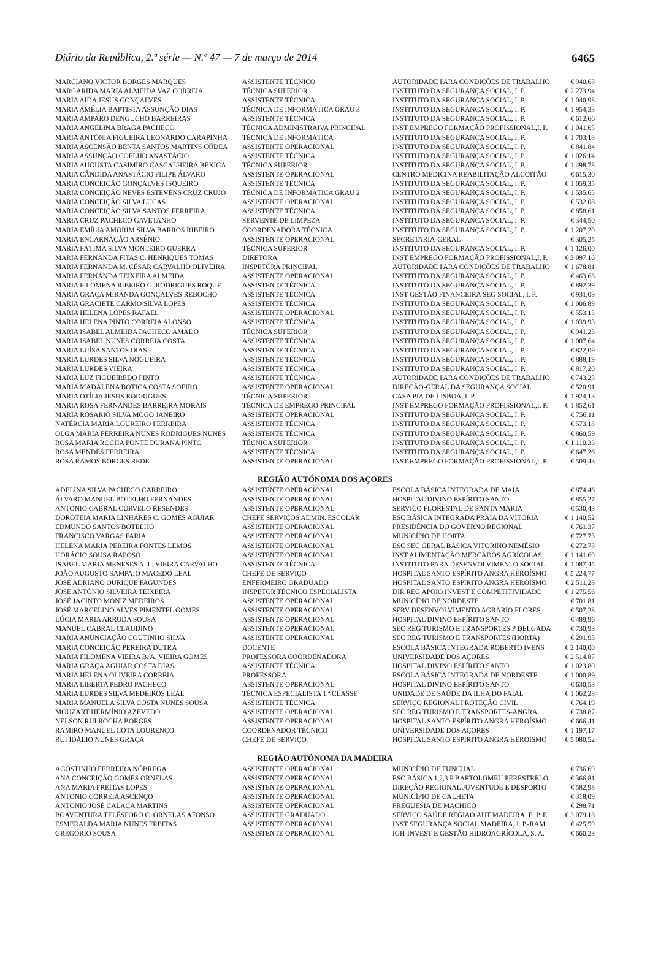Diário da República, 2.ª série — N.º 47 — 7 de março de 2014 6465
| MARCIANO VICTOR BORGES MARQUES | ASSISTENTE TÉCNICO | AUTORIDADE PARA CONDIÇÕES DE TRABALHO | € 940,68 |
| MARGARIDA MARIA ALMEIDA VAZ CORREIA | TÉCNICA SUPERIOR | INSTITUTO DA SEGURANÇA SOCIAL, I. P. | € 2 273,94 |
| MARIA AIDA JESUS GONÇALVES | ASSISTENTE TÉCNICA | INSTITUTO DA SEGURANÇA SOCIAL, I. P. | € 1 040,98 |
| MARIA AMÉLIA BAPTISTA ASSUNÇÃO DIAS | TÉCNICA DE INFORMÁTICA GRAU 3 | INSTITUTO DA SEGURANÇA SOCIAL, I. P. | € 1 954,33 |
| MARIA AMPARO DENGUCHO BARREIRAS | ASSISTENTE TÉCNICA | INSTITUTO DA SEGURANÇA SOCIAL, I. P. | € 612,66 |
| MARIA ANGELINA BRAGA PACHECO | TÉCNICA ADMINISTRAIVA PRINCIPAL | INST EMPREGO FORMAÇÃO PROFISSIONAL,I. P. | € 1 041,65 |
| MARIA ANTÓNIA FIGUEIRA LEONARDO CARAPINHA | TÉCNICA DE INFORMÁTICA | INSTITUTO DA SEGURANÇA SOCIAL, I. P. | € 1 703,18 |
| MARIA ASCENSÃO BENTA SANTOS MARTINS CÔDEA | ASSISTENTE OPERACIONAL | INSTITUTO DA SEGURANÇA SOCIAL, I. P. | € 841,84 |
| MARIA ASSUNÇÃO COELHO ANASTÁCIO | ASSISTENTE TÉCNICA | INSTITUTO DA SEGURANÇA SOCIAL, I. P. | € 1 026,14 |
| MARIA AUGUSTA CASIMIRO CASCALHEIRA BEXIGA | TÉCNICA SUPERIOR | INSTITUTO DA SEGURANÇA SOCIAL, I. P. | € 1 498,78 |
| MARIA CÂNDIDA ANASTÁCIO FILIPE ÁLVARO | ASSISTENTE OPERACIONAL | CENTRO MEDICINA REABILITAÇÃO ALCOITÃO | € 615,30 |
| MARIA CONCEIÇÃO GONÇALVES ISQUEIRO | ASSISTENTE TÉCNICA | INSTITUTO DA SEGURANÇA SOCIAL, I. P. | € 1 059,35 |
| MARIA CONCEIÇÃO NEVES ESTEVENS CRUZ CRUJO | TÉCNICA DE INFORMÁTICA GRAU 2 | INSTITUTO DA SEGURANÇA SOCIAL, I. P. | € 1 535,65 |
| MARIA CONCEIÇÃO SILVA LUCAS | ASSISTENTE OPERACIONAL | INSTITUTO DA SEGURANÇA SOCIAL, I. P. | € 532,08 |
| MARIA CONCEIÇÃO SILVA SANTOS FERREIRA | ASSISTENTE TÉCNICA | INSTITUTO DA SEGURANÇA SOCIAL, I. P. | € 858,61 |
| MARIA CRUZ PACHECO GAVETANHO | SERVENTE DE LIMPEZA | INSTITUTO DA SEGURANÇA SOCIAL, I. P. | € 344,50 |
| MARIA EMÍLIA AMORIM SILVA BARROS RIBEIRO | COORDENADORA TÉCNICA | INSTITUTO DA SEGURANÇA SOCIAL, I. P. | € 1 207,20 |
| MARIA ENCARNAÇÃO ARSÉNIO | ASSISTENTE OPERACIONAL | SECRETARIA-GERAL | € 305,25 |
| MARIA FÁTIMA SILVA MONTEIRO GUERRA | TÉCNICA SUPERIOR | INSTITUTO DA SEGURANÇA SOCIAL, I. P. | € 1 126,00 |
| MARIA FERNANDA FITAS C. HENRIQUES TOMÁS | DIRETORA | INST EMPREGO FORMAÇÃO PROFISSIONAL,I. P. | € 3 097,16 |
| MARIA FERNANDA M. CÉSAR CARVALHO OLIVEIRA | INSPETORA PRINCIPAL | AUTORIDADE PARA CONDIÇÕES DE TRABALHO | € 1 678,81 |
| MARIA FERNANDA TEIXEIRA ALMEIDA | ASSISTENTE OPERACIONAL | INSTITUTO DA SEGURANÇA SOCIAL, I. P. | € 463,68 |
| MARIA FILOMENA RIBEIRO G. RODRIGUES ROQUE | ASSISTENTE TÉCNICA | INSTITUTO DA SEGURANÇA SOCIAL, I. P. | € 892,39 |
| MARIA GRAÇA MIRANDA GONÇALVES REBOCHO | ASSISTENTE TÉCNICA | INST GESTÃO FINANCEIRA SEG SOCIAL, I. P. | € 931,08 |
| MARIA GRACIETE CARMO SILVA LOPES | ASSISTENTE TÉCNICA | INSTITUTO DA SEGURANÇA SOCIAL, I. P. | € 1 006,89 |
| MARIA HELENA LOPES RAFAEL | ASSISTENTE OPERACIONAL | INSTITUTO DA SEGURANÇA SOCIAL, I. P. | € 553,15 |
| MARIA HELENA PINTO CORREIA ALONSO | ASSISTENTE TÉCNICA | INSTITUTO DA SEGURANÇA SOCIAL, I. P. | € 1 039,93 |
| MARIA ISABEL ALMEIDA PACHECO AMADO | TÉCNICA SUPERIOR | INSTITUTO DA SEGURANÇA SOCIAL, I. P. | € 941,23 |
| MARIA ISABEL NUNES CORREIA COSTA | ASSISTENTE TÉCNICA | INSTITUTO DA SEGURANÇA SOCIAL, I. P. | € 1 007,64 |
| MARIA LUÍSA SANTOS DIAS | ASSISTENTE TÉCNICA | INSTITUTO DA SEGURANÇA SOCIAL, I. P. | € 822,09 |
| MARIA LURDES SILVA NOGUEIRA | ASSISTENTE TÉCNICA | INSTITUTO DA SEGURANÇA SOCIAL, I. P. | € 888,19 |
| MARIA LURDES VIEIRA | ASSISTENTE TÉCNICA | INSTITUTO DA SEGURANÇA SOCIAL, I. P. | € 817,20 |
| MARIA LUZ FIGUEIREDO PINTO | ASSISTENTE TÉCNICA | AUTORIDADE PARA CONDIÇÕES DE TRABALHO | € 743,23 |
| MARIA MADALENA BOTICA COSTA SOEIRO | ASSISTENTE OPERACIONAL | DIREÇÃO-GERAL DA SEGURANÇA SOCIAL | € 520,91 |
| MARIA OTÍLIA JESUS RODRIGUES | TÉCNICA SUPERIOR | CASA PIA DE LISBOA, I. P. | € 1 924,13 |
| MARIA ROSA FERNANDES BARREIRA MORAIS | TÉCNICA DE EMPREGO PRINCIPAL | INST EMPREGO FORMAÇÃO PROFISSIONAL,I. P. | € 1 852,61 |
| MARIA ROSÁRIO SILVA MOGO JANEIRO | ASSISTENTE OPERACIONAL | INSTITUTO DA SEGURANÇA SOCIAL, I. P. | € 756,11 |
| NATÉRCIA MARIA LOUREIRO FERREIRA | ASSISTENTE TÉCNICA | INSTITUTO DA SEGURANÇA SOCIAL, I. P. | € 573,18 |
| OLGA MARIA FERREIRA NUNES RODRIGUES NUNES | ASSISTENTE TÉCNICA | INSTITUTO DA SEGURANÇA SOCIAL, I. P. | € 860,59 |
| ROSA MARIA ROCHA PONTE DURANA PINTO | TÉCNICA SUPERIOR | INSTITUTO DA SEGURANÇA SOCIAL, I. P. | € 1 110,33 |
| ROSA MENDES FERREIRA | ASSISTENTE TÉCNICA | INSTITUTO DA SEGURANÇA SOCIAL, I. P. | € 647,26 |
| ROSA RAMOS BORGES REDE | ASSISTENTE OPERACIONAL | INST EMPREGO FORMAÇÃO PROFISSIONAL,I. P. | € 509,43 |
REGIÃO AUTÓNOMA DOS AÇORES
| ADELINA SILVA PACHECO CARREIRO | ASSISTENTE OPERACIONAL | ESCOLA BÁSICA INTEGRADA DE MAIA | € 874,46 |
| ÁLVARO MANUEL BOTELHO FERNANDES | ASSISTENTE OPERACIONAL | HOSPITAL DIVINO ESPÍRITO SANTO | € 855,27 |
| ANTÓNIO CABRAL CURVELO RESENDES | ASSISTENTE OPERACIONAL | SERVIÇO FLORESTAL DE SANTA MARIA | € 530,43 |
| DOROTEIA MARIA LINHARES C. GOMES AGUIAR | CHEFE SERVIÇOS ADMIN. ESCOLAR | ESC BÁSICA INTEGRADA PRAIA DA VITÓRIA | € 1 140,52 |
| EDMUNDO SANTOS BOTELHO | ASSISTENTE OPERACIONAL | PRESIDÊNCIA DO GOVERNO REGIONAL | € 761,37 |
| FRANCISCO VARGAS FARIA | ASSISTENTE OPERACIONAL | MUNICÍPIO DE HORTA | € 727,73 |
| HELENA MARIA PEREIRA FONTES LEMOS | ASSISTENTE OPERACIONAL | ESC SEC GERAL BÁSICA VITORINO NEMÉSIO | € 272,78 |
| HORÁCIO SOUSA RAPOSO | ASSISTENTE OPERACIONAL | INST ALIMENTAÇÃO MERCADOS AGRÍCOLAS | € 1 141,69 |
| ISABEL MARIA MENESES A. L. VIEIRA CARVALHO | ASSISTENTE TÉCNICA | INSTITUTO PARA DESENVOLVIMENTO SOCIAL | € 1 087,45 |
| JOÃO AUGUSTO SAMPAIO MACEDO LEAL | CHEFE DE SERVIÇO | HOSPITAL SANTO ESPÍRITO ANGRA HEROÍSMO | € 5 224,77 |
| JOSÉ ADRIANO OURIQUE FAGUNDES | ENFERMEIRO GRADUADO | HOSPITAL SANTO ESPÍRITO ANGRA HEROÍSMO | € 2 511,28 |
| JOSÉ ANTÓNIO SILVEIRA TEIXEIRA | INSPETOR TÉCNICO ESPECIALISTA | DIR REG APOIO INVEST E COMPETITIVIDADE | € 1 275,56 |
| JOSÉ JACINTO MONIZ MEDEIROS | ASSISTENTE OPERACIONAL | MUNICÍPIO DE NORDESTE | € 701,81 |
| JOSÉ MARCELINO ALVES PIMENTEL GOMES | ASSISTENTE OPERACIONAL | SERV DESENVOLVIMENTO AGRÁRIO FLORES | € 507,28 |
| LÚCIA MARIA ARRUDA SOUSA | ASSISTENTE OPERACIONAL | HOSPITAL DIVINO ESPÍRITO SANTO | € 489,96 |
| MANUEL CABRAL CLAUDINO | ASSISTENTE OPERACIONAL | SEC REG TURISMO E TRANSPORTES P DELGADA | € 730,93 |
| MARIA ANUNCIAÇÃO COUTINHO SILVA | ASSISTENTE OPERACIONAL | SEC REG TURISMO E TRANSPORTES (HORTA) | € 291,93 |
| MARIA CONCEIÇÃO PEREIRA DUTRA | DOCENTE | ESCOLA BÁSICA INTEGRADA ROBERTO IVENS | € 2 140,00 |
| MARIA FILOMENA VIEIRA B. A. VIEIRA GOMES | PROFESSORA COORDENADORA | UNIVERSIDADE DOS AÇORES | € 2 514,87 |
| MARIA GRAÇA AGUIAR COSTA DIAS | ASSISTENTE TÉCNICA | HOSPITAL DIVINO ESPÍRITO SANTO | € 1 023,80 |
| MARIA HELENA OLIVEIRA CORREIA | PROFESSORA | ESCOLA BÁSICA INTEGRADA DE NORDESTE | € 1 000,89 |
| MARIA LIBERTA PEDRO PACHECO | ASSISTENTE OPERACIONAL | HOSPITAL DIVINO ESPÍRITO SANTO | € 630,53 |
| MARIA LURDES SILVA MEDEIROS LEAL | TÉCNICA ESPECIALISTA 1.ª CLASSE | UNIDADE DE SAÚDE DA ILHA DO FAIAL | € 1 062,28 |
| MARIA MANUELA SILVA COSTA NUNES SOUSA | ASSISTENTE TÉCNICA | SERVIÇO REGIONAL PROTEÇÃO CIVIL | € 764,19 |
| MOUZART HERMÍNIO AZEVEDO | ASSISTENTE OPERACIONAL | SEC REG TURISMO E TRANSPORTES-ANGRA | € 738,87 |
| NELSON RUI ROCHA BORGES | ASSISTENTE OPERACIONAL | HOSPITAL SANTO ESPÍRITO ANGRA HEROÍSMO | € 666,41 |
| RAMIRO MANUEL COTA LOURENÇO | COORDENADOR TÉCNICO | UNIVERSIDADE DOS AÇORES | € 1 197,17 |
| RUI IDÁLIO NUNES GRAÇA | CHEFE DE SERVIÇO | HOSPITAL SANTO ESPÍRITO ANGRA HEROÍSMO | € 5 080,52 |
REGIÃO AUTÓNOMA DA MADEIRA
| AGOSTINHO FERREIRA NÓBREGA | ASSISTENTE OPERACIONAL | MUNICÍPIO DE FUNCHAL | € 736,69 |
| ANA CONCEIÇÃO GOMES ORNELAS | ASSISTENTE OPERACIONAL | ESC BÁSICA 1,2,3 P BARTOLOMEU PERESTRELO | € 366,81 |
| ANA MARIA FREITAS LOPES | ASSISTENTE OPERACIONAL | DIREÇÃO REGIONAL JUVENTUDE E DESPORTO | € 582,98 |
| ANTÓNIO CORREIA ASCENÇO | ASSISTENTE OPERACIONAL | MUNICÍPIO DE CALHETA | € 318,09 |
| ANTÓNIO JOSÉ CALAÇA MARTINS | ASSISTENTE OPERACIONAL | FREGUESIA DE MACHICO | € 298,71 |
| BOAVENTURA TELÉSFORO C. ORNELAS AFONSO | ASSISTENTE GRADUADO | SERVIÇO SAÚDE REGIÃO AUT MADEIRA, E. P. E. | € 3 079,18 |
| ESMERALDA MARIA NUNES FREITAS | ASSISTENTE OPERACIONAL | INST SEGURANÇA SOCIAL MADEIRA, I. P.-RAM | € 425,59 |
| GREGÓRIO SOUSA | ASSISTENTE OPERACIONAL | IGH-INVEST E GESTÃO HIDROAGRÍCOLA, S. A. | € 660,23 |